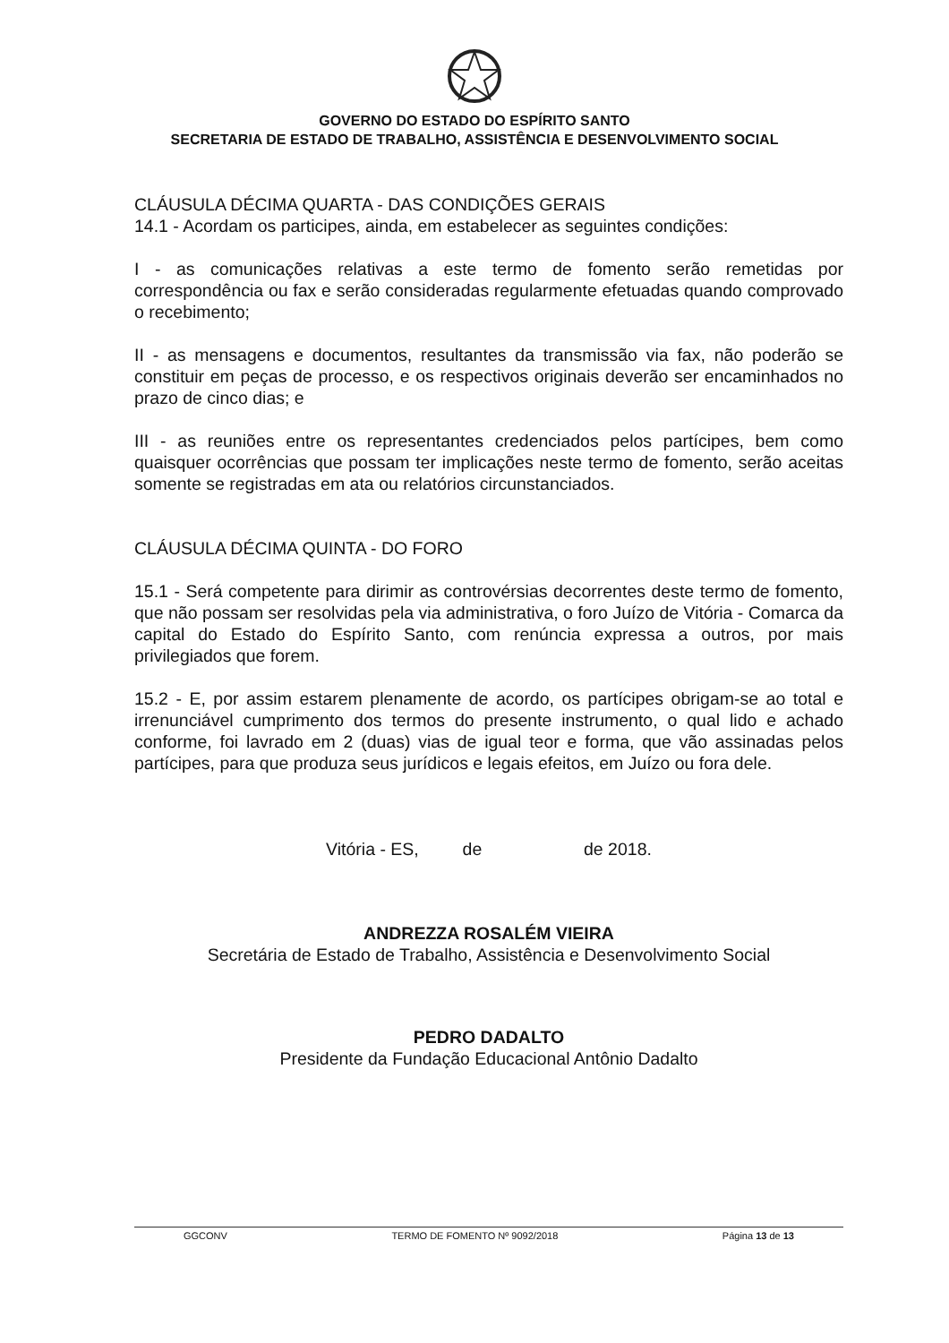GOVERNO DO ESTADO DO ESPÍRITO SANTO
SECRETARIA DE ESTADO DE TRABALHO, ASSISTÊNCIA E DESENVOLVIMENTO SOCIAL
CLÁUSULA DÉCIMA QUARTA - DAS CONDIÇÕES GERAIS
14.1 - Acordam os participes, ainda, em estabelecer as seguintes condições:
I - as comunicações relativas a este termo de fomento serão remetidas por correspondência ou fax e serão consideradas regularmente efetuadas quando comprovado o recebimento;
II - as mensagens e documentos, resultantes da transmissão via fax, não poderão se constituir em peças de processo, e os respectivos originais deverão ser encaminhados no prazo de cinco dias; e
III - as reuniões entre os representantes credenciados pelos partícipes, bem como quaisquer ocorrências que possam ter implicações neste termo de fomento, serão aceitas somente se registradas em ata ou relatórios circunstanciados.
CLÁUSULA DÉCIMA QUINTA - DO FORO
15.1 - Será competente para dirimir as controvérsias decorrentes deste termo de fomento, que não possam ser resolvidas pela via administrativa, o foro Juízo de Vitória - Comarca da capital do Estado do Espírito Santo, com renúncia expressa a outros, por mais privilegiados que forem.
15.2 - E, por assim estarem plenamente de acordo, os partícipes obrigam-se ao total e irrenunciável cumprimento dos termos do presente instrumento, o qual lido e achado conforme, foi lavrado em 2 (duas) vias de igual teor e forma, que vão assinadas pelos partícipes, para que produza seus jurídicos e legais efeitos, em Juízo ou fora dele.
Vitória - ES, de de 2018.
ANDREZZA ROSALÉM VIEIRA
Secretária de Estado de Trabalho, Assistência e Desenvolvimento Social
PEDRO DADALTO
Presidente da Fundação Educacional Antônio Dadalto
GGCONV TERMO DE FOMENTO Nº 9092/2018 Página 13 de 13